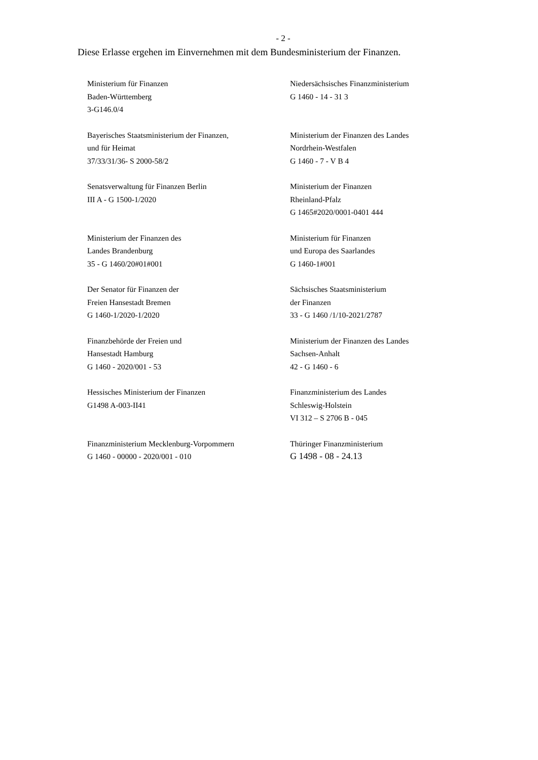- 2 -
Diese Erlasse ergehen im Einvernehmen mit dem Bundesministerium der Finanzen.
| Ministerium für Finanzen Baden-Württemberg 3-G146.0/4 | Niedersächsisches Finanzministerium G 1460 - 14 - 31 3 |
| Bayerisches Staatsministerium der Finanzen, und für Heimat 37/33/31/36- S 2000-58/2 | Ministerium der Finanzen des Landes Nordrhein-Westfalen G 1460 - 7 - V B 4 |
| Senatsverwaltung für Finanzen Berlin III A - G 1500-1/2020 | Ministerium der Finanzen Rheinland-Pfalz G 1465#2020/0001-0401 444 |
| Ministerium der Finanzen des Landes Brandenburg 35 - G 1460/20#01#001 | Ministerium für Finanzen und Europa des Saarlandes G 1460-1#001 |
| Der Senator für Finanzen der Freien Hansestadt Bremen G 1460-1/2020-1/2020 | Sächsisches Staatsministerium der Finanzen 33 - G 1460 /1/10-2021/2787 |
| Finanzbehörde der Freien und Hansestadt Hamburg G 1460 - 2020/001 - 53 | Ministerium der Finanzen des Landes Sachsen-Anhalt 42 - G 1460 - 6 |
| Hessisches Ministerium der Finanzen G1498 A-003-II41 | Finanzministerium des Landes Schleswig-Holstein VI 312 – S 2706 B - 045 |
| Finanzministerium Mecklenburg-Vorpommern G 1460 - 00000 - 2020/001 - 010 | Thüringer Finanzministerium G 1498 - 08 - 24.13 |